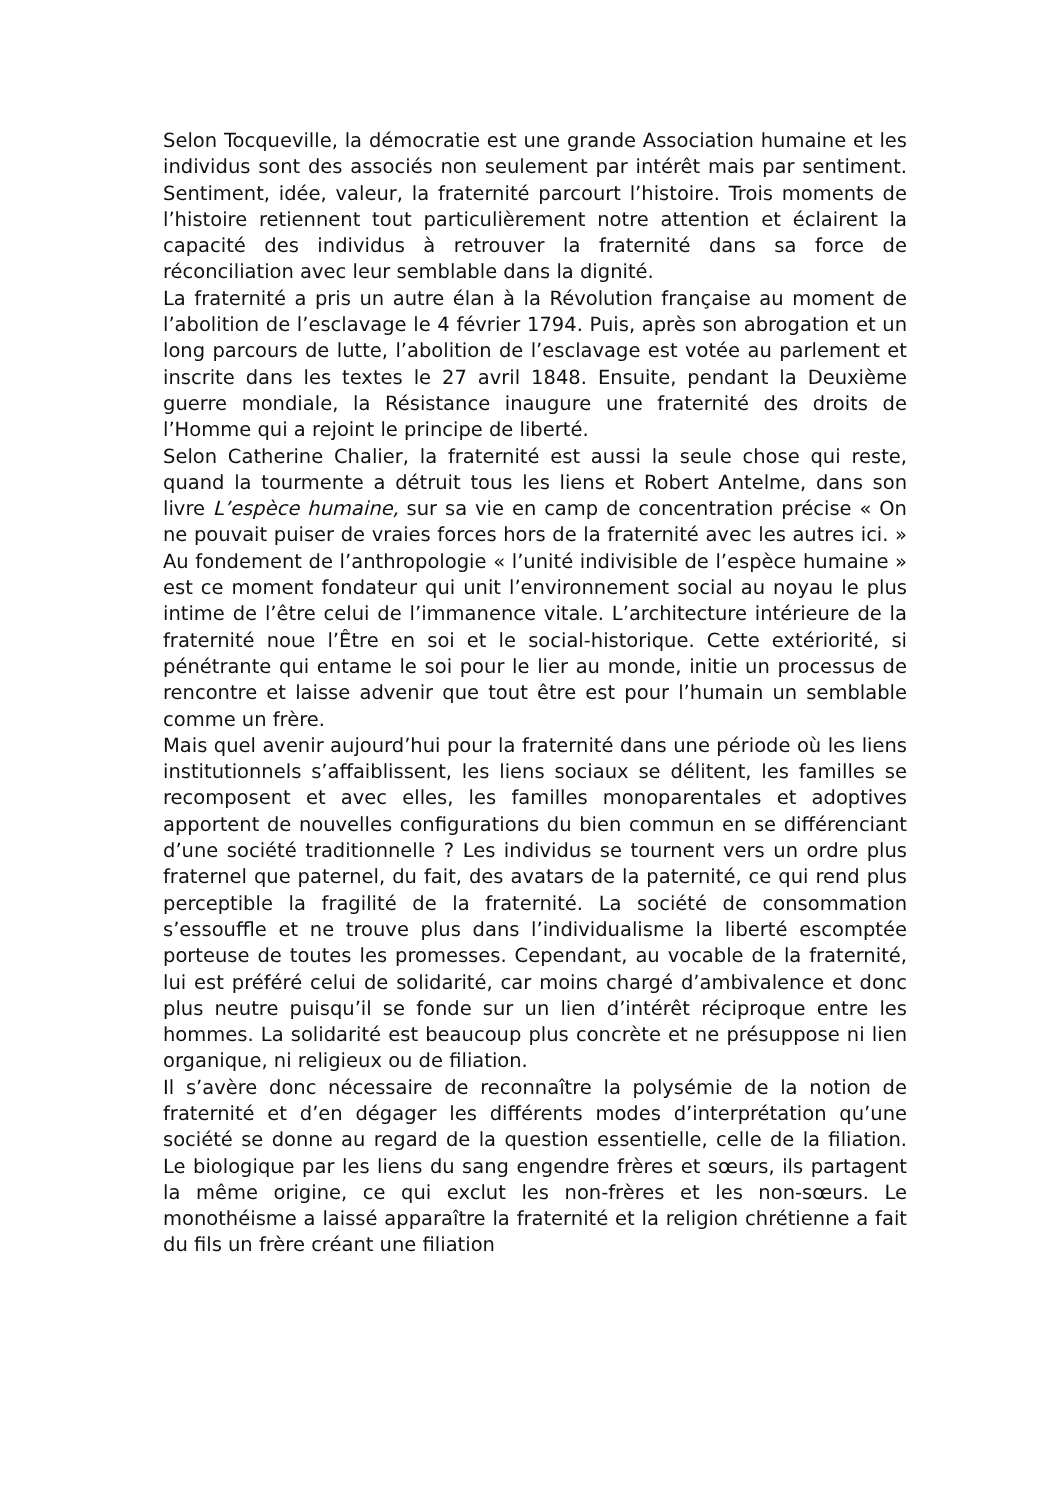Selon Tocqueville, la démocratie est une grande Association humaine et les individus sont des associés non seulement par intérêt mais par sentiment. Sentiment, idée, valeur, la fraternité parcourt l’histoire. Trois moments de l’histoire retiennent tout particulièrement notre attention et éclairent la capacité des individus à retrouver la fraternité dans sa force de réconciliation avec leur semblable dans la dignité.
La fraternité a pris un autre élan à la Révolution française au moment de l’abolition de l’esclavage le 4 février 1794. Puis, après son abrogation et un long parcours de lutte, l’abolition de l’esclavage est votée au parlement et inscrite dans les textes le 27 avril 1848. Ensuite, pendant la Deuxième guerre mondiale, la Résistance inaugure une fraternité des droits de l’Homme qui a rejoint le principe de liberté.
Selon Catherine Chalier, la fraternité est aussi la seule chose qui reste, quand la tourmente a détruit tous les liens et Robert Antelme, dans son livre L’espèce humaine, sur sa vie en camp de concentration précise « On ne pouvait puiser de vraies forces hors de la fraternité avec les autres ici. » Au fondement de l’anthropologie « l’unité indivisible de l’espèce humaine » est ce moment fondateur qui unit l’environnement social au noyau le plus intime de l’être celui de l’immanence vitale. L’architecture intérieure de la fraternité noue l’Être en soi et le social-historique. Cette extériorité, si pénétrante qui entame le soi pour le lier au monde, initie un processus de rencontre et laisse advenir que tout être est pour l’humain un semblable comme un frère.
Mais quel avenir aujourd’hui pour la fraternité dans une période où les liens institutionnels s’affaiblissent, les liens sociaux se délitent, les familles se recomposent et avec elles, les familles monoparentales et adoptives apportent de nouvelles configurations du bien commun en se différenciant d’une société traditionnelle ? Les individus se tournent vers un ordre plus fraternel que paternel, du fait, des avatars de la paternité, ce qui rend plus perceptible la fragilité de la fraternité. La société de consommation s’essouffle et ne trouve plus dans l’individualisme la liberté escomptée porteuse de toutes les promesses. Cependant, au vocable de la fraternité, lui est préféré celui de solidarité, car moins chargé d’ambivalence et donc plus neutre puisqu’il se fonde sur un lien d’intérêt réciproque entre les hommes. La solidarité est beaucoup plus concrète et ne présuppose ni lien organique, ni religieux ou de filiation.
Il s’avère donc nécessaire de reconnaître la polysémie de la notion de fraternité et d’en dégager les différents modes d’interprétation qu’une société se donne au regard de la question essentielle, celle de la filiation. Le biologique par les liens du sang engendre frères et sœurs, ils partagent la même origine, ce qui exclut les non-frères et les non-sœurs. Le monothéisme a laissé apparaître la fraternité et la religion chrétienne a fait du fils un frère créant une filiation